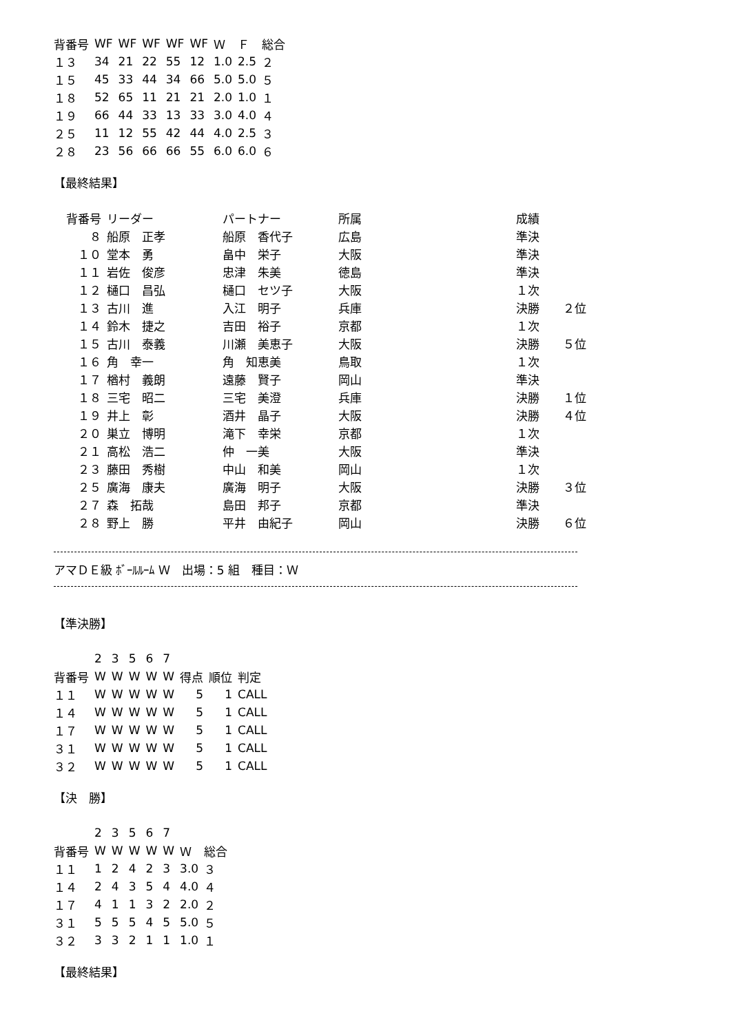| 背番号 | WF | WF | WF | WF | WF | Ｗ | Ｆ | 総合 |
| --- | --- | --- | --- | --- | --- | --- | --- | --- |
| １３ | 34 | 21 | 22 | 55 | 12 | 1.0 | 2.5 | ２ |
| １５ | 45 | 33 | 44 | 34 | 66 | 5.0 | 5.0 | ５ |
| １８ | 52 | 65 | 11 | 21 | 21 | 2.0 | 1.0 | １ |
| １９ | 66 | 44 | 33 | 13 | 33 | 3.0 | 4.0 | ４ |
| ２５ | 11 | 12 | 55 | 42 | 44 | 4.0 | 2.5 | ３ |
| ２８ | 23 | 56 | 66 | 66 | 55 | 6.0 | 6.0 | ６ |
【最終結果】
| 背番号 | リーダー | パートナー | 所属 | 成績 | |
| --- | --- | --- | --- | --- | --- |
| ８ | 船原 正孝 | 船原 香代子 | 広島 | 準決 | |
| １０ | 堂本 勇 | 畠中 栄子 | 大阪 | 準決 | |
| １１ | 岩佐 俊彦 | 忠津 朱美 | 徳島 | 準決 | |
| １２ | 樋口 昌弘 | 樋口 セツ子 | 大阪 | １次 | |
| １３ | 古川 進 | 入江 明子 | 兵庫 | 決勝 | ２位 |
| １４ | 鈴木 捷之 | 吉田 裕子 | 京都 | １次 | |
| １５ | 古川 泰義 | 川瀬 美恵子 | 大阪 | 決勝 | ５位 |
| １６ | 角 幸一 | 角 知恵美 | 鳥取 | １次 | |
| １７ | 楢村 義朗 | 遠藤 賢子 | 岡山 | 準決 | |
| １８ | 三宅 昭二 | 三宅 美澄 | 兵庫 | 決勝 | １位 |
| １９ | 井上 彰 | 酒井 晶子 | 大阪 | 決勝 | ４位 |
| ２０ | 巣立 博明 | 滝下 幸栄 | 京都 | １次 | |
| ２１ | 高松 浩二 | 仲 一美 | 大阪 | 準決 | |
| ２３ | 藤田 秀樹 | 中山 和美 | 岡山 | １次 | |
| ２５ | 廣海 康夫 | 廣海 明子 | 大阪 | 決勝 | ３位 |
| ２７ | 森 拓哉 | 島田 邦子 | 京都 | 準決 | |
| ２８ | 野上 勝 | 平井 由紀子 | 岡山 | 決勝 | ６位 |
アマＤＥ級 ﾎﾞｰﾙﾙｰﾑ Ｗ　出場：5 組　種目：Ｗ
【準決勝】
| | 2 | 3 | 5 | 6 | 7 | | | |
| 背番号 | W | W | W | W | W | 得点 | 順位 | 判定 |
| １１ | W | W | W | W | W | 5 | 1 | CALL |
| １４ | W | W | W | W | W | 5 | 1 | CALL |
| １７ | W | W | W | W | W | 5 | 1 | CALL |
| ３１ | W | W | W | W | W | 5 | 1 | CALL |
| ３２ | W | W | W | W | W | 5 | 1 | CALL |
【決　勝】
| | 2 | 3 | 5 | 6 | 7 | | |
| 背番号 | W | W | W | W | W | Ｗ | 総合 |
| １１ | 1 | 2 | 4 | 2 | 3 | 3.0 | ３ |
| １４ | 2 | 4 | 3 | 5 | 4 | 4.0 | ４ |
| １７ | 4 | 1 | 1 | 3 | 2 | 2.0 | ２ |
| ３１ | 5 | 5 | 5 | 4 | 5 | 5.0 | ５ |
| ３２ | 3 | 3 | 2 | 1 | 1 | 1.0 | １ |
【最終結果】